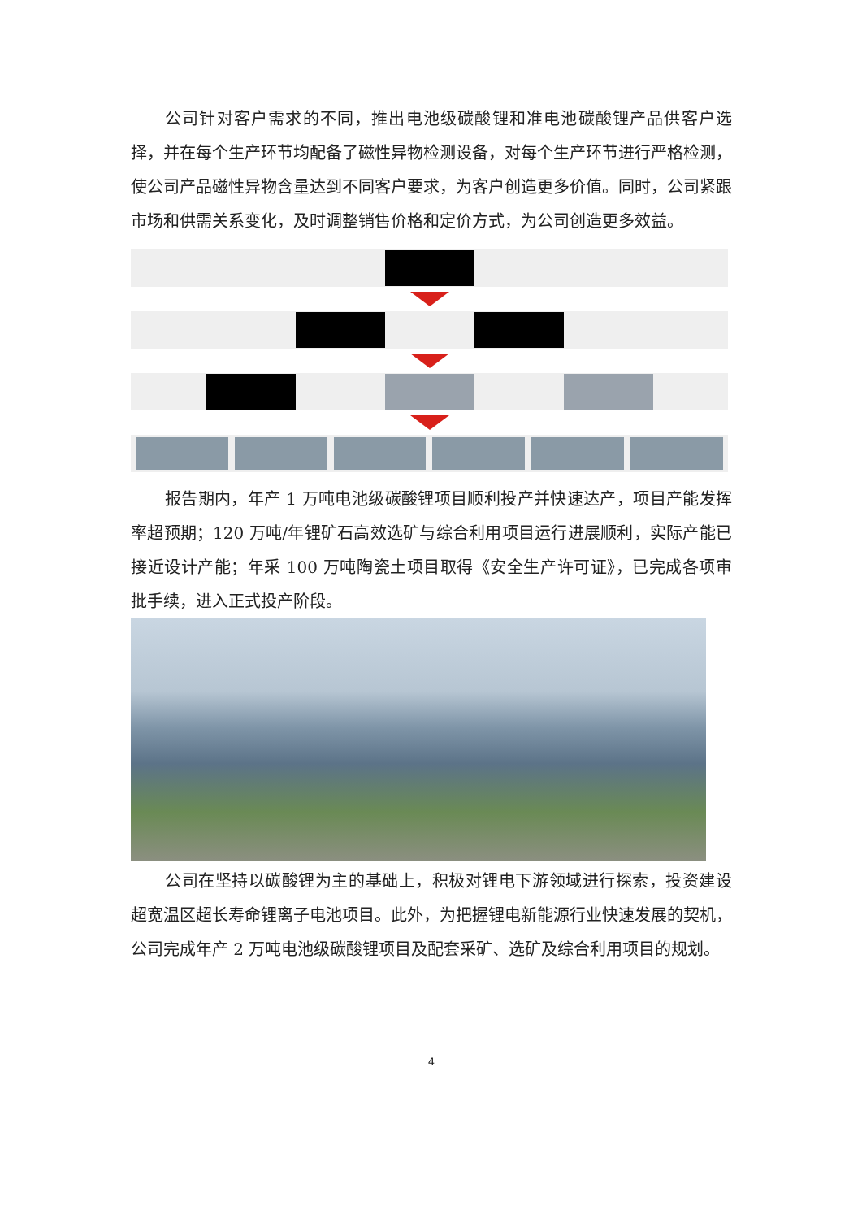公司针对客户需求的不同，推出电池级碳酸锂和准电池碳酸锂产品供客户选择，并在每个生产环节均配备了磁性异物检测设备，对每个生产环节进行严格检测，使公司产品磁性异物含量达到不同客户要求，为客户创造更多价值。同时，公司紧跟市场和供需关系变化，及时调整销售价格和定价方式，为公司创造更多效益。
报告期内，年产 1 万吨电池级碳酸锂项目顺利投产并快速达产，项目产能发挥率超预期；120 万吨/年锂矿石高效选矿与综合利用项目运行进展顺利，实际产能已接近设计产能；年采 100 万吨陶瓷土项目取得《安全生产许可证》，已完成各项审批手续，进入正式投产阶段。
公司在坚持以碳酸锂为主的基础上，积极对锂电下游领域进行探索，投资建设超宽温区超长寿命锂离子电池项目。此外，为把握锂电新能源行业快速发展的契机，公司完成年产 2 万吨电池级碳酸锂项目及配套采矿、选矿及综合利用项目的规划。
4